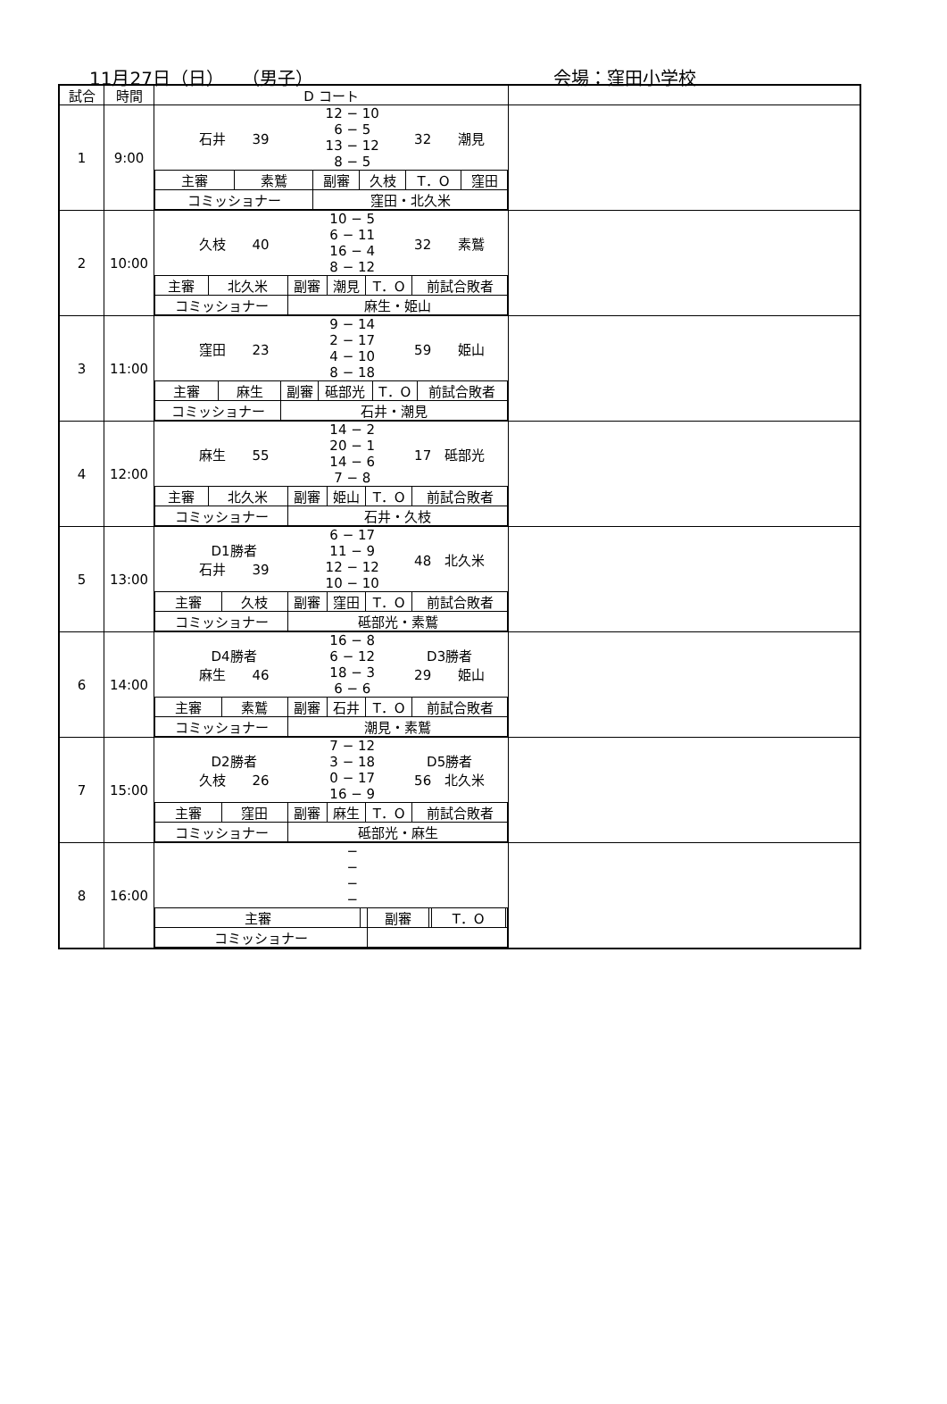11月27日（日）　　（男子） 会場：窪田小学校
| 試合 | 時間 | D コート | |
| --- | --- | --- | --- |
| 1 | 9:00 | / 石井 39 / 12 − 10 6 − 5 13 − 12 8 − 5 / 32 潮見 / / 主審 / 素鷲 / 副審 / 久枝 / T．O / 窪田 / / コミッショナー / / 窪田・北久米 / / / / | |
| 2 | 10:00 | / 久枝 40 / 10 − 5 6 − 11 16 − 4 8 − 12 / 32 素鷲 / / 主審 / 北久米 / 副審 / 潮見 / T．O / 前試合敗者 / / コミッショナー / / 麻生・姫山 / / / / | |
| 3 | 11:00 | / 窪田 23 / 9 − 14 2 − 17 4 − 10 8 − 18 / 59 姫山 / / 主審 / 麻生 / 副審 / 砥部光 / T．O / 前試合敗者 / / コミッショナー / / 石井・潮見 / / / / | |
| 4 | 12:00 | / 麻生 55 / 14 − 2 20 − 1 14 − 6 7 − 8 / 17 砥部光 / / 主審 / 北久米 / 副審 / 姫山 / T．O / 前試合敗者 / / コミッショナー / / 石井・久枝 / / / / | |
| 5 | 13:00 | / D1勝者 石井 39 / 6 − 17 11 − 9 12 − 12 10 − 10 / 48 北久米 / / 主審 / 久枝 / 副審 / 窪田 / T．O / 前試合敗者 / / コミッショナー / / 砥部光・素鷲 / / / / | |
| 6 | 14:00 | / D4勝者 麻生 46 / 16 − 8 6 − 12 18 − 3 6 − 6 / D3勝者 29 姫山 / / 主審 / 素鷲 / 副審 / 石井 / T．O / 前試合敗者 / / コミッショナー / / 潮見・素鷲 / / / / | |
| 7 | 15:00 | / D2勝者 久枝 26 / 7 − 12 3 − 18 0 − 17 16 − 9 / D5勝者 56 北久米 / / 主審 / 窪田 / 副審 / 麻生 / T．O / 前試合敗者 / / コミッショナー / / 砥部光・麻生 / / / / | |
| 8 | 16:00 | / / − − − − / / / 主審 / / 副審 / / T．O / / / コミッショナー / / / / / / | |